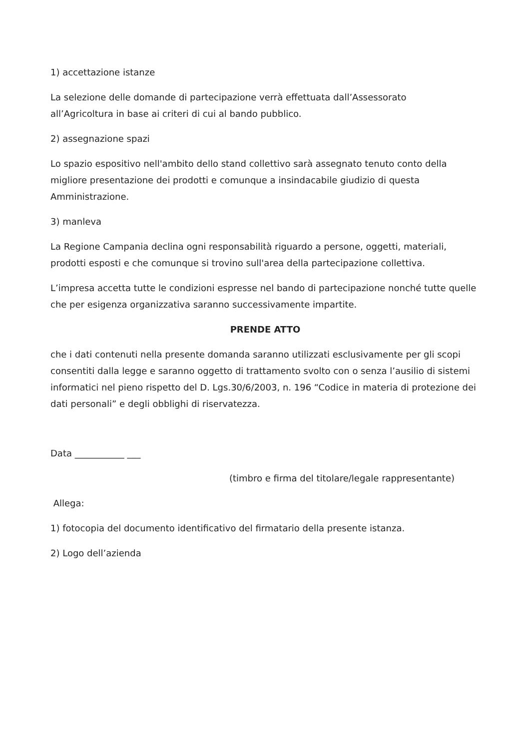1) accettazione istanze
La selezione delle domande di partecipazione verrà effettuata dall’Assessorato
all’Agricoltura in base ai criteri di cui al bando pubblico.
2) assegnazione spazi
Lo spazio espositivo nell'ambito dello stand collettivo sarà assegnato tenuto conto della migliore presentazione dei prodotti e comunque a insindacabile giudizio di questa Amministrazione.
3) manleva
La Regione Campania declina ogni responsabilità riguardo a persone, oggetti, materiali, prodotti esposti e che comunque si trovino sull'area della partecipazione collettiva.
L’impresa accetta tutte le condizioni espresse nel bando di partecipazione nonché tutte quelle che per esigenza organizzativa saranno successivamente impartite.
PRENDE ATTO
che i dati contenuti nella presente domanda saranno utilizzati esclusivamente per gli scopi consentiti dalla legge e saranno oggetto di trattamento svolto con o senza l’ausilio di sistemi informatici nel pieno rispetto del D. Lgs.30/6/2003, n. 196 “Codice in materia di protezione dei dati personali” e degli obblighi di riservatezza.
Data ___________ ___
(timbro e firma del titolare/legale rappresentante)
Allega:
1) fotocopia del documento identificativo del firmatario della presente istanza.
2) Logo dell’azienda